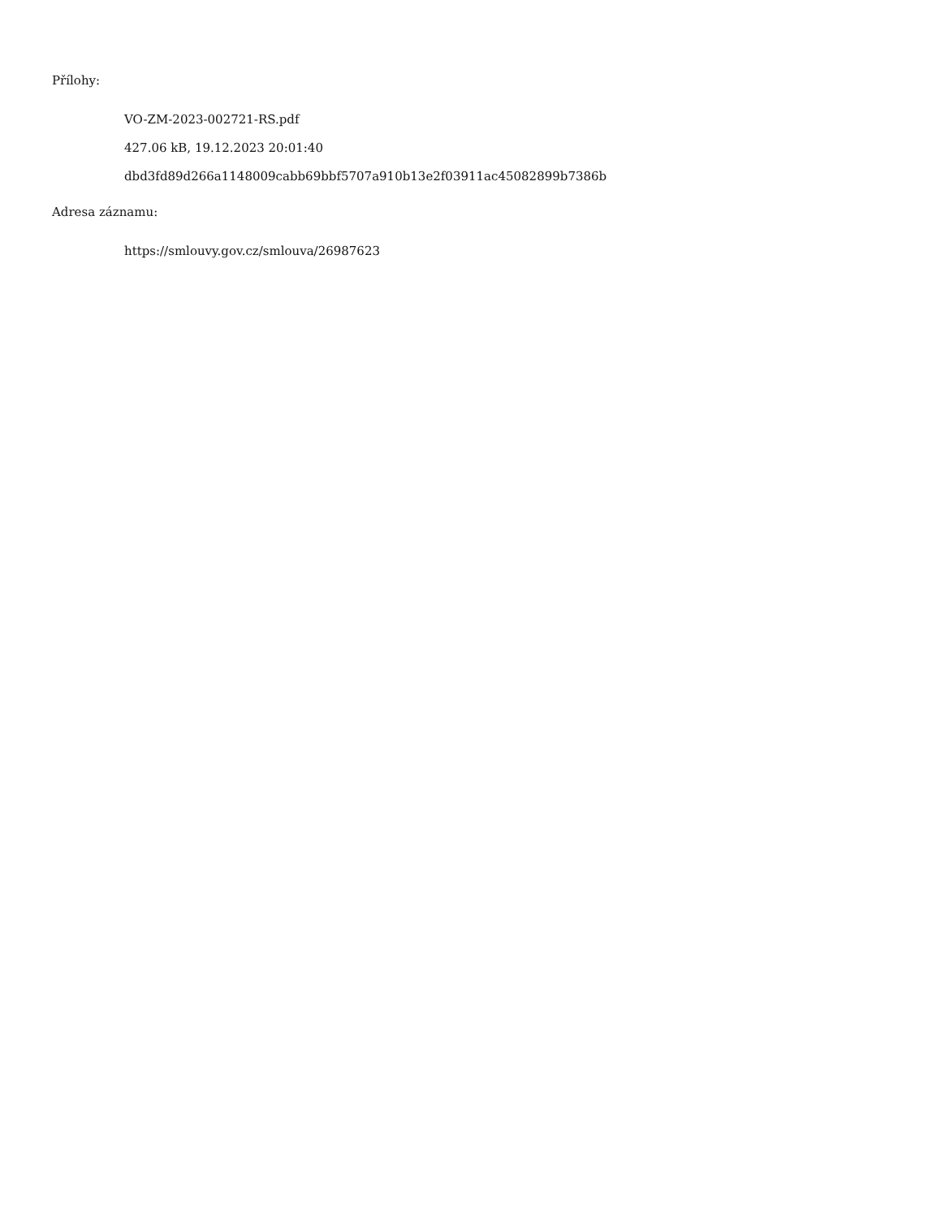Přílohy:
VO-ZM-2023-002721-RS.pdf
427.06 kB, 19.12.2023 20:01:40
dbd3fd89d266a1148009cabb69bbf5707a910b13e2f03911ac45082899b7386b
Adresa záznamu:
https://smlouvy.gov.cz/smlouva/26987623